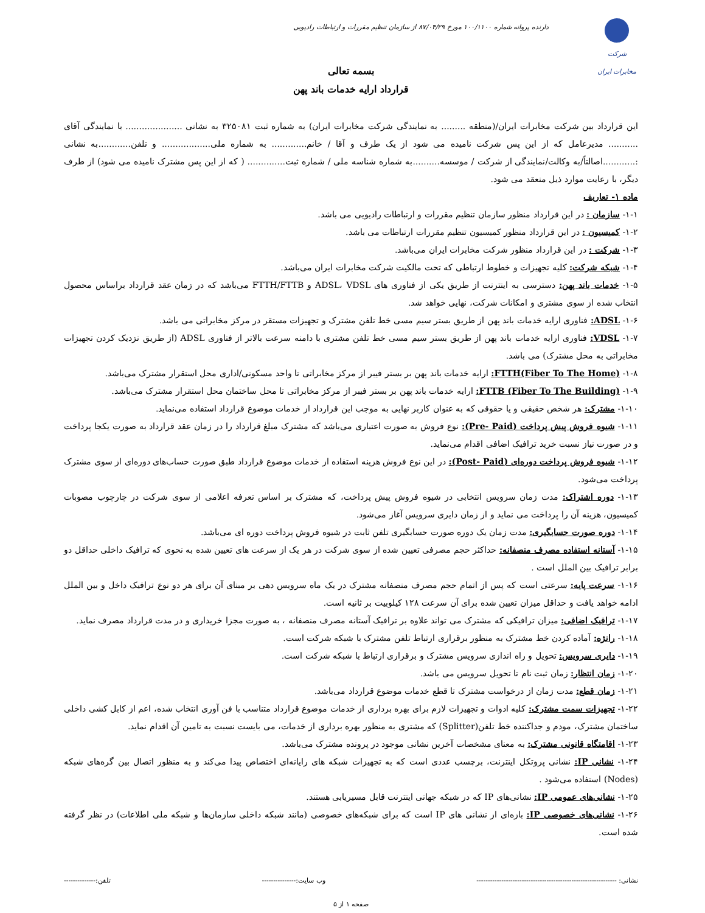شرکت مخابرات ایران
دارنده پروانه شماره ۱۰۰/۱۱۰۰ مورخ ۸۷/۰۴/۲۹ از سازمان تنظیم مقررات و ارتباطات رادیویی
بسمه تعالی
قرارداد ارایه خدمات باند پهن
این قرارداد بین شرکت مخابرات ایران/(منطقه ......... به نمایندگی شرکت مخابرات ایران) به شماره ثبت ۳۲۵۰۸۱ به نشانی ..................... با نمایندگی آقای ........... مدیرعامل که از این پس شرکت نامیده می شود از یک طرف و آقا / خانم............. به شماره ملی.................. و تلفن............به نشانی :............اصالتاً/به وکالت/نمایندگی از شرکت / موسسه..........به شماره شناسه ملی / شماره ثبت.............. ( که از این پس مشترک نامیده می شود) از طرف دیگر، با رعایت موارد ذیل منعقد می شود.
ماده ۱- تعاریف
۱-۱- سازمان : در این قرارداد منظور سازمان تنظیم مقررات و ارتباطات رادیویی می باشد.
۱-۲- کمیسیون : در این قرارداد منظور کمیسیون تنظیم مقررات ارتباطات می باشد.
۱-۳- شرکت : در این قرارداد منظور شرکت مخابرات ایران می‌باشد.
۱-۴- شبکه شرکت: کلیه تجهیزات و خطوط ارتباطی که تحت مالکیت شرکت مخابرات ایران می‌باشد.
۱-۵- خدمات باند پهن: دسترسی به اینترنت از طریق یکی از فناوری های ADSL، VDSL و FTTH/FTTB می‌باشد که در زمان عقد قرارداد براساس محصول انتخاب شده از سوی مشتری و امکانات شرکت، نهایی خواهد شد.
۱-۶- ADSL: فناوری ارایه خدمات باند پهن از طریق بستر سیم مسی خط تلفن مشترک و تجهیزات مستقر در مرکز مخابراتی می باشد.
۱-۷- VDSL: فناوری ارایه خدمات باند پهن از طریق بستر سیم مسی خط تلفن مشتری با دامنه سرعت بالاتر از فناوری ADSL (از طریق نزدیک کردن تجهیزات مخابراتی به محل مشترک) می باشد.
۱-۸- FTTH(Fiber To The Home): ارایه خدمات باند پهن بر بستر فیبر از مرکز مخابراتی تا واحد مسکونی/اداری محل استقرار مشترک می‌باشد.
۱-۹- FTTB (Fiber To The Building): ارایه خدمات باند پهن بر بستر فیبر از مرکز مخابراتی تا محل ساختمان محل استقرار مشترک می‌باشد.
۱-۱۰- مشترک: هر شخص حقیقی و یا حقوقی که به عنوان کاربر نهایی به موجب این قرارداد از خدمات موضوع قرارداد استفاده می‌نماید.
۱-۱۱- شیوه فروش پیش پرداخت (Pre- Paid): نوع فروش به صورت اعتباری می‌باشد که مشترک مبلغ قرارداد را در زمان عقد قرارداد به صورت یکجا پرداخت و در صورت نیاز نسبت خرید ترافیک اضافی اقدام می‌نماید.
۱-۱۲- شیوه فروش پرداخت دوره‌ای (Post- Paid): در این نوع فروش هزینه استفاده از خدمات موضوع قرارداد طبق صورت حساب‌های دوره‌ای از سوی مشترک پرداخت می‌شود.
۱-۱۳- دوره اشتراک: مدت زمان سرویس انتخابی در شیوه فروش پیش پرداخت، که مشترک بر اساس تعرفه اعلامی از سوی شرکت در چارچوب مصوبات کمیسیون، هزینه آن را پرداخت می نماید و از زمان دایری سرویس آغاز می‌شود.
۱-۱۴- دوره صورت حسابگیری: مدت زمان یک دوره صورت حسابگیری تلفن ثابت در شیوه فروش پرداخت دوره ای می‌باشد.
۱-۱۵- آستانه استفاده مصرف منصفانه: حداکثر حجم مصرفی تعیین شده از سوی شرکت در هر یک از سرعت های تعیین شده به نحوی که ترافیک داخلی حداقل دو برابر ترافیک بین الملل است .
۱-۱۶- سرعت پایه: سرعتی است که پس از اتمام حجم مصرف منصفانه مشترک در یک ماه سرویس دهی بر مبنای آن برای هر دو نوع ترافیک داخل و بین الملل ادامه خواهد یافت و حداقل میزان تعیین شده برای آن سرعت ۱۲۸ کیلوبیت بر ثانیه است.
۱-۱۷- ترافیک اضافی: میزان ترافیکی که مشترک می تواند علاوه بر ترافیک آستانه مصرف منصفانه ، به صورت مجزا خریداری و در مدت قرارداد مصرف نماید.
۱-۱۸- رانژه: آماده کردن خط مشترک به منظور برقراری ارتباط تلفن مشترک با شبکه شرکت است.
۱-۱۹- دایری سرویس: تحویل و راه اندازی سرویس مشترک و برقراری ارتباط با شبکه شرکت است.
۱-۲۰- زمان انتظار: زمان ثبت نام تا تحویل سرویس می باشد.
۱-۲۱- زمان قطع: مدت زمان از درخواست مشترک تا قطع خدمات موضوع قرارداد می‌باشد.
۱-۲۲- تجهیزات سمت مشترک: کلیه ادوات و تجهیزات لازم برای بهره برداری از خدمات موضوع قرارداد متناسب با فن آوری انتخاب شده، اعم از کابل کشی داخلی ساختمان مشترک، مودم و جداکننده خط تلفن(Splitter) که مشتری به منظور بهره برداری از خدمات، می بایست نسبت به تامین آن اقدام نماید.
۱-۲۳- اقامتگاه قانونی مشترک: به معنای مشخصات آخرین نشانی موجود در پرونده مشترک می‌باشد.
۱-۲۴- نشانی IP: نشانی پروتکل اینترنت، برچسب عددی است که به تجهیزات شبکه های رایانه‌ای اختصاص پیدا می‌کند و به منظور اتصال بین گره‌های شبکه (Nodes) استفاده می‌شود .
۱-۲۵- نشانی‌های عمومی IP: نشانی‌های IP که در شبکه جهانی اینترنت قابل مسیریابی هستند.
۱-۲۶- نشانی‌های خصوصی IP: بازه‌ای از نشانی های IP است که برای شبکه‌های خصوصی (مانند شبکه داخلی سازمان‌ها و شبکه ملی اطلاعات) در نظر گرفته شده است.
نشانی: -------------------------------------------------------------- وب سایت:--------------- تلفن:--------------
صفحه ۱ از ۵